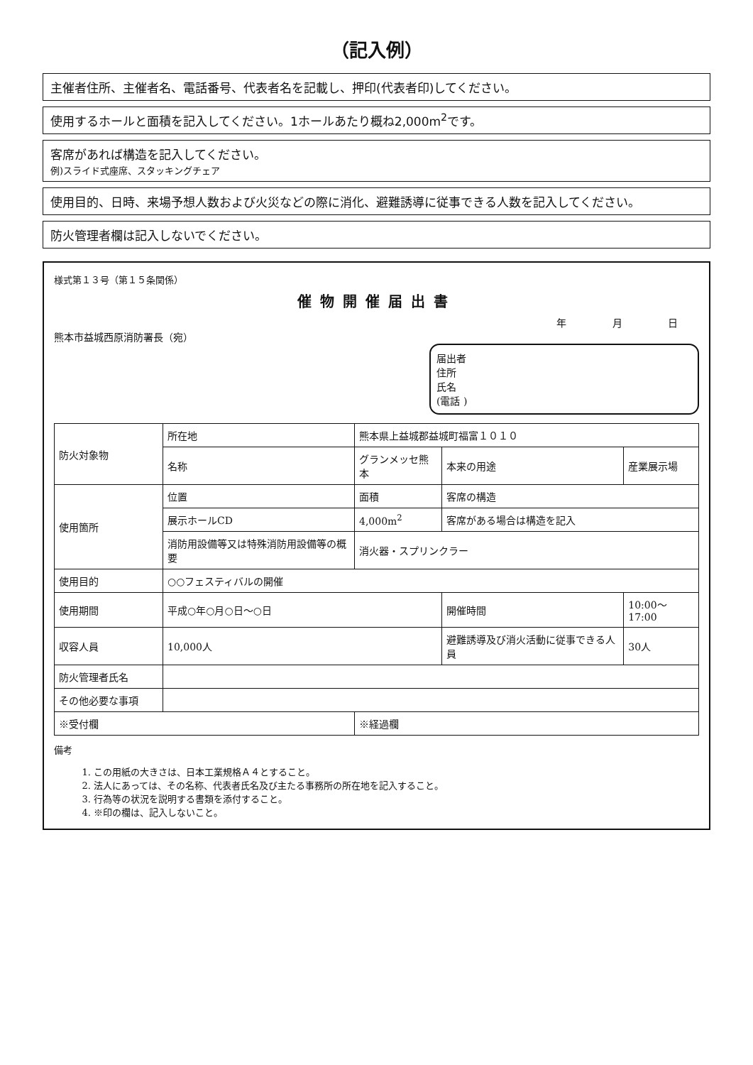（記入例）
主催者住所、主催者名、電話番号、代表者名を記載し、押印(代表者印)してください。
使用するホールと面積を記入してください。1ホールあたり概ね2,000m<sup>2</sup>です。
客席があれば構造を記入してください。
例)スライド式座席、スタッキングチェア
使用目的、日時、来場予想人数および火災などの際に消化、避難誘導に従事できる人数を記入してください。
防火管理者欄は記入しないでください。
様式第１３号（第１５条関係）
催物開催届出書
年 月 日
熊本市益城西原消防署長（宛）
届出者
住所
氏名
(電話 )
| 防火対象物 | 所在地 | 熊本県上益城郡益城町福富１０１０ | | |
| | 名称 | グランメッセ熊本 | 本来の用途 | 産業展示場 |
| 使用箇所 | 位置 | 面積 | 客席の構造 | |
| | 展示ホールCD | 4,000m<sup>2</sup> | 客席がある場合は構造を記入 | |
| | 消防用設備等又は特殊消防用設備等の概要 | 消火器・スプリンクラー | | |
| 使用目的 | ○○フェスティバルの開催 | | | |
| 使用期間 | 平成○年○月○日～○日 | | 開催時間 | 10:00～17:00 |
| 収容人員 | 10,000人 | | 避難誘導及び消火活動に従事できる人員 | 30人 |
| 防火管理者氏名 | | | | |
| その他必要な事項 | | | | |
| ※受付欄 | | ※経過欄 | | |
備考
1. この用紙の大きさは、日本工業規格Ａ４とすること。
2. 法人にあっては、その名称、代表者氏名及び主たる事務所の所在地を記入すること。
3. 行為等の状況を説明する書類を添付すること。
4. ※印の欄は、記入しないこと。